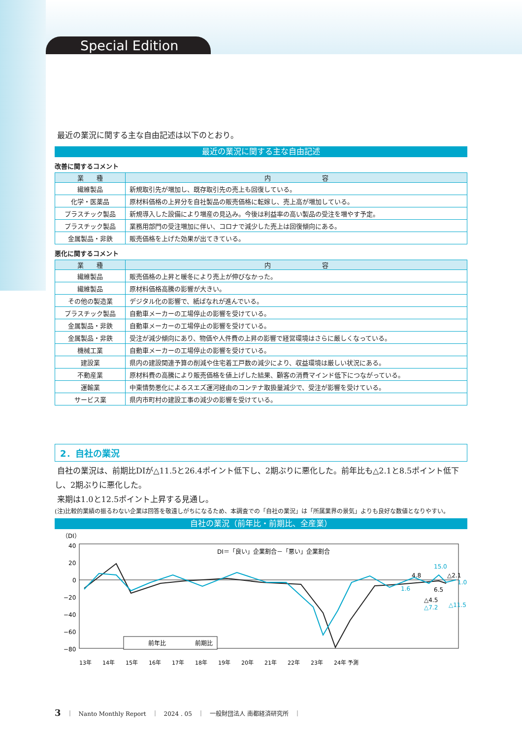Special Edition
最近の業況に関する主な自由記述は以下のとおり。
最近の業況に関する主な自由記述
改善に関するコメント
| 業 種 | 内 容 |
| --- | --- |
| 繊維製品 | 新規取引先が増加し、既存取引先の売上も回復している。 |
| 化学・医薬品 | 原材料価格の上昇分を自社製品の販売価格に転嫁し、売上高が増加している。 |
| プラスチック製品 | 新規導入した設備により増産の見込み。今後は利益率の高い製品の受注を増やす予定。 |
| プラスチック製品 | 業務用部門の受注増加に伴い、コロナで減少した売上は回復傾向にある。 |
| 金属製品・非鉄 | 販売価格を上げた効果が出てきている。 |
悪化に関するコメント
| 業 種 | 内 容 |
| --- | --- |
| 繊維製品 | 販売価格の上昇と暖冬により売上が伸びなかった。 |
| 繊維製品 | 原材料価格高騰の影響が大きい。 |
| その他の製造業 | デジタル化の影響で、紙ばなれが進んでいる。 |
| プラスチック製品 | 自動車メーカーの工場停止の影響を受けている。 |
| 金属製品・非鉄 | 自動車メーカーの工場停止の影響を受けている。 |
| 金属製品・非鉄 | 受注が減少傾向にあり、物価や人件費の上昇の影響で経営環境はさらに厳しくなっている。 |
| 機械工業 | 自動車メーカーの工場停止の影響を受けている。 |
| 建設業 | 県内の建設関連予算の削減や住宅着工戸数の減少により、収益環境は厳しい状況にある。 |
| 不動産業 | 原材料費の高騰により販売価格を値上げした結果、顧客の消費マインド低下につながっている。 |
| 運輸業 | 中東情勢悪化によるスエズ運河経由のコンテナ取扱量減少で、受注が影響を受けている。 |
| サービス業 | 県内市町村の建設工事の減少の影響を受けている。 |
2．自社の業況
自社の業況は、前期比DIが△11.5と26.4ポイント低下し、2期ぶりに悪化した。前年比も△2.1と8.5ポイント低下し、2期ぶりに悪化した。
来期は1.0と12.5ポイント上昇する見通し。
(注)比較的業績の振るわない企業は回答を敬遠しがちになるため、本調査での「自社の業況」は「所属業界の景気」よりも良好な数値となりやすい。
自社の業況（前年比・前期比、全産業）
（DI）
40
20
0
−20
−40
−60
−80
DI＝「良い」企業割合－「悪い」企業割合
15.0
4.8
△2.1
1.0
6.5
△4.5
△7.2
△11.5
1.6
前年比
前期比
13年　　14年　　15年　　16年　　17年　　18年　　19年　　20年　　21年　　22年　　23年　　24年 予測
3　｜　Nanto Monthly Report　｜　2024 . 05　｜　一般財団法人 南都経済研究所　｜